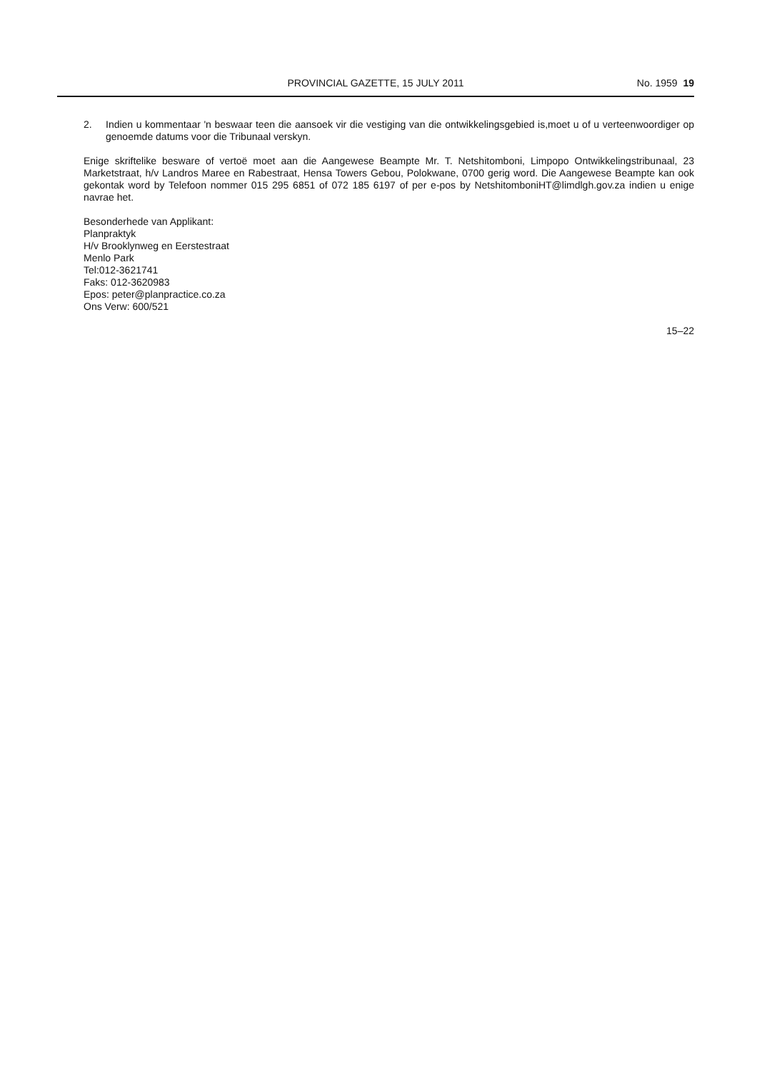PROVINCIAL GAZETTE, 15 JULY 2011
No. 1959 19
2. Indien u kommentaar 'n beswaar teen die aansoek vir die vestiging van die ontwikkelingsgebied is,moet u of u verteenwoordiger op genoemde datums voor die Tribunaal verskyn.
Enige skriftelike besware of vertoë moet aan die Aangewese Beampte Mr. T. Netshitomboni, Limpopo Ontwikkelingstribunaal, 23 Marketstraat, h/v Landros Maree en Rabestraat, Hensa Towers Gebou, Polokwane, 0700 gerig word. Die Aangewese Beampte kan ook gekontak word by Telefoon nommer 015 295 6851 of 072 185 6197 of per e-pos by NetshitomboniHT@limdlgh.gov.za indien u enige navrae het.
Besonderhede van Applikant:
Planpraktyk
H/v Brooklynweg en Eerstestraat
Menlo Park
Tel:012-3621741
Faks: 012-3620983
Epos: peter@planpractice.co.za
Ons Verw: 600/521
15–22